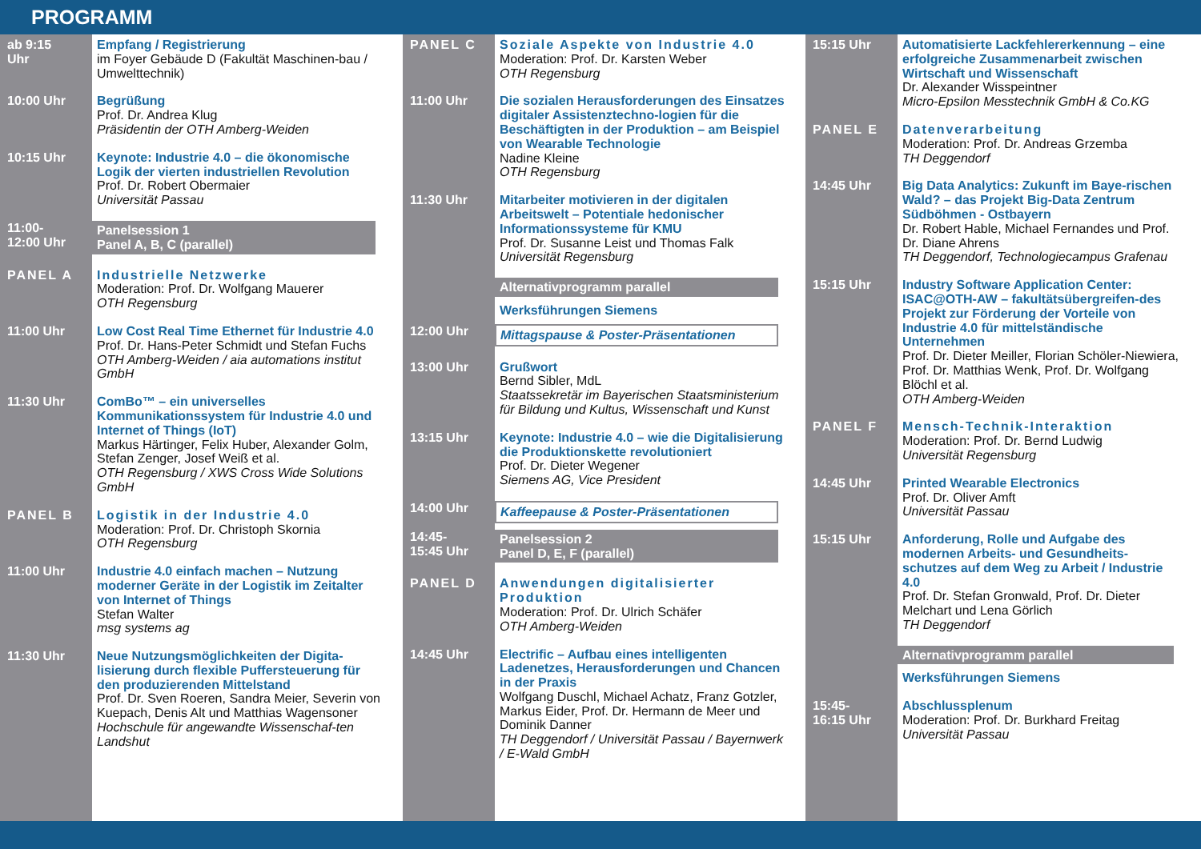PROGRAMM
ab 9:15
Uhr
Empfang / Registrierung
im Foyer Gebäude D (Fakultät Maschinen-bau / Umwelttechnik)
10:00 Uhr
Begrüßung
Prof. Dr. Andrea Klug
Präsidentin der OTH Amberg-Weiden
10:15 Uhr
Keynote: Industrie 4.0 – die ökonomische Logik der vierten industriellen Revolution
Prof. Dr. Robert Obermaier
Universität Passau
11:00-
12:00 Uhr
Panelsession 1
Panel A, B, C (parallel)
PANEL A
Industrielle Netzwerke
Moderation: Prof. Dr. Wolfgang Mauerer
OTH Regensburg
11:00 Uhr
Low Cost Real Time Ethernet für Industrie 4.0
Prof. Dr. Hans-Peter Schmidt und Stefan Fuchs
OTH Amberg-Weiden / aia automations institut GmbH
11:30 Uhr
ComBo™ – ein universelles Kommunikationssystem für Industrie 4.0 und Internet of Things (IoT)
Markus Härtinger, Felix Huber, Alexander Golm, Stefan Zenger, Josef Weiß et al.
OTH Regensburg / XWS Cross Wide Solutions GmbH
PANEL B
Logistik in der Industrie 4.0
Moderation: Prof. Dr. Christoph Skornia
OTH Regensburg
11:00 Uhr
Industrie 4.0 einfach machen – Nutzung moderner Geräte in der Logistik im Zeitalter von Internet of Things
Stefan Walter
msg systems ag
11:30 Uhr
Neue Nutzungsmöglichkeiten der Digita-lisierung durch flexible Puffersteuerung für den produzierenden Mittelstand
Prof. Dr. Sven Roeren, Sandra Meier, Severin von Kuepach, Denis Alt und Matthias Wagensoner
Hochschule für angewandte Wissenschaf-ten Landshut
PANEL C
Soziale Aspekte von Industrie 4.0
Moderation: Prof. Dr. Karsten Weber
OTH Regensburg
11:00 Uhr
Die sozialen Herausforderungen des Einsatzes digitaler Assistenztechno-logien für die Beschäftigten in der Produktion – am Beispiel von Wearable Technologie
Nadine Kleine
OTH Regensburg
11:30 Uhr
Mitarbeiter motivieren in der digitalen Arbeitswelt – Potentiale hedonischer Informationssysteme für KMU
Prof. Dr. Susanne Leist und Thomas Falk
Universität Regensburg
Alternativprogramm parallel
Werksführungen Siemens
12:00 Uhr
Mittagspause & Poster-Präsentationen
13:00 Uhr
Grußwort
Bernd Sibler, MdL
Staatssekretär im Bayerischen Staatsministerium für Bildung und Kultus, Wissenschaft und Kunst
13:15 Uhr
Keynote: Industrie 4.0 – wie die Digitalisierung die Produktionskette revolutioniert
Prof. Dr. Dieter Wegener
Siemens AG, Vice President
14:00 Uhr
Kaffeepause & Poster-Präsentationen
14:45-
15:45 Uhr
Panelsession 2
Panel D, E, F (parallel)
PANEL D
Anwendungen digitalisierter Produktion
Moderation: Prof. Dr. Ulrich Schäfer
OTH Amberg-Weiden
14:45 Uhr
Electrific – Aufbau eines intelligenten Ladenetzes, Herausforderungen und Chancen in der Praxis
Wolfgang Duschl, Michael Achatz, Franz Gotzler, Markus Eider, Prof. Dr. Hermann de Meer und Dominik Danner
TH Deggendorf / Universität Passau / Bayernwerk / E-Wald GmbH
15:15 Uhr
Automatisierte Lackfehlererkennung – eine erfolgreiche Zusammenarbeit zwischen Wirtschaft und Wissenschaft
Dr. Alexander Wisspeintner
Micro-Epsilon Messtechnik GmbH & Co.KG
PANEL E
Datenverarbeitung
Moderation: Prof. Dr. Andreas Grzemba
TH Deggendorf
14:45 Uhr
Big Data Analytics: Zukunft im Baye-rischen Wald? – das Projekt Big-Data Zentrum Südböhmen - Ostbayern
Dr. Robert Hable, Michael Fernandes und Prof. Dr. Diane Ahrens
TH Deggendorf, Technologiecampus Grafenau
15:15 Uhr
Industry Software Application Center: ISAC@OTH-AW – fakultätsübergreifen-des Projekt zur Förderung der Vorteile von Industrie 4.0 für mittelständische Unternehmen
Prof. Dr. Dieter Meiller, Florian Schöler-Niewiera, Prof. Dr. Matthias Wenk, Prof. Dr. Wolfgang Blöchl et al.
OTH Amberg-Weiden
PANEL F
Mensch-Technik-Interaktion
Moderation: Prof. Dr. Bernd Ludwig
Universität Regensburg
14:45 Uhr
Printed Wearable Electronics
Prof. Dr. Oliver Amft
Universität Passau
15:15 Uhr
Anforderung, Rolle und Aufgabe des modernen Arbeits- und Gesundheits-schutzes auf dem Weg zu Arbeit / Industrie 4.0
Prof. Dr. Stefan Gronwald, Prof. Dr. Dieter Melchart und Lena Görlich
TH Deggendorf
Alternativprogramm parallel
Werksführungen Siemens
15:45-
16:15 Uhr
Abschlussplenum
Moderation: Prof. Dr. Burkhard Freitag
Universität Passau